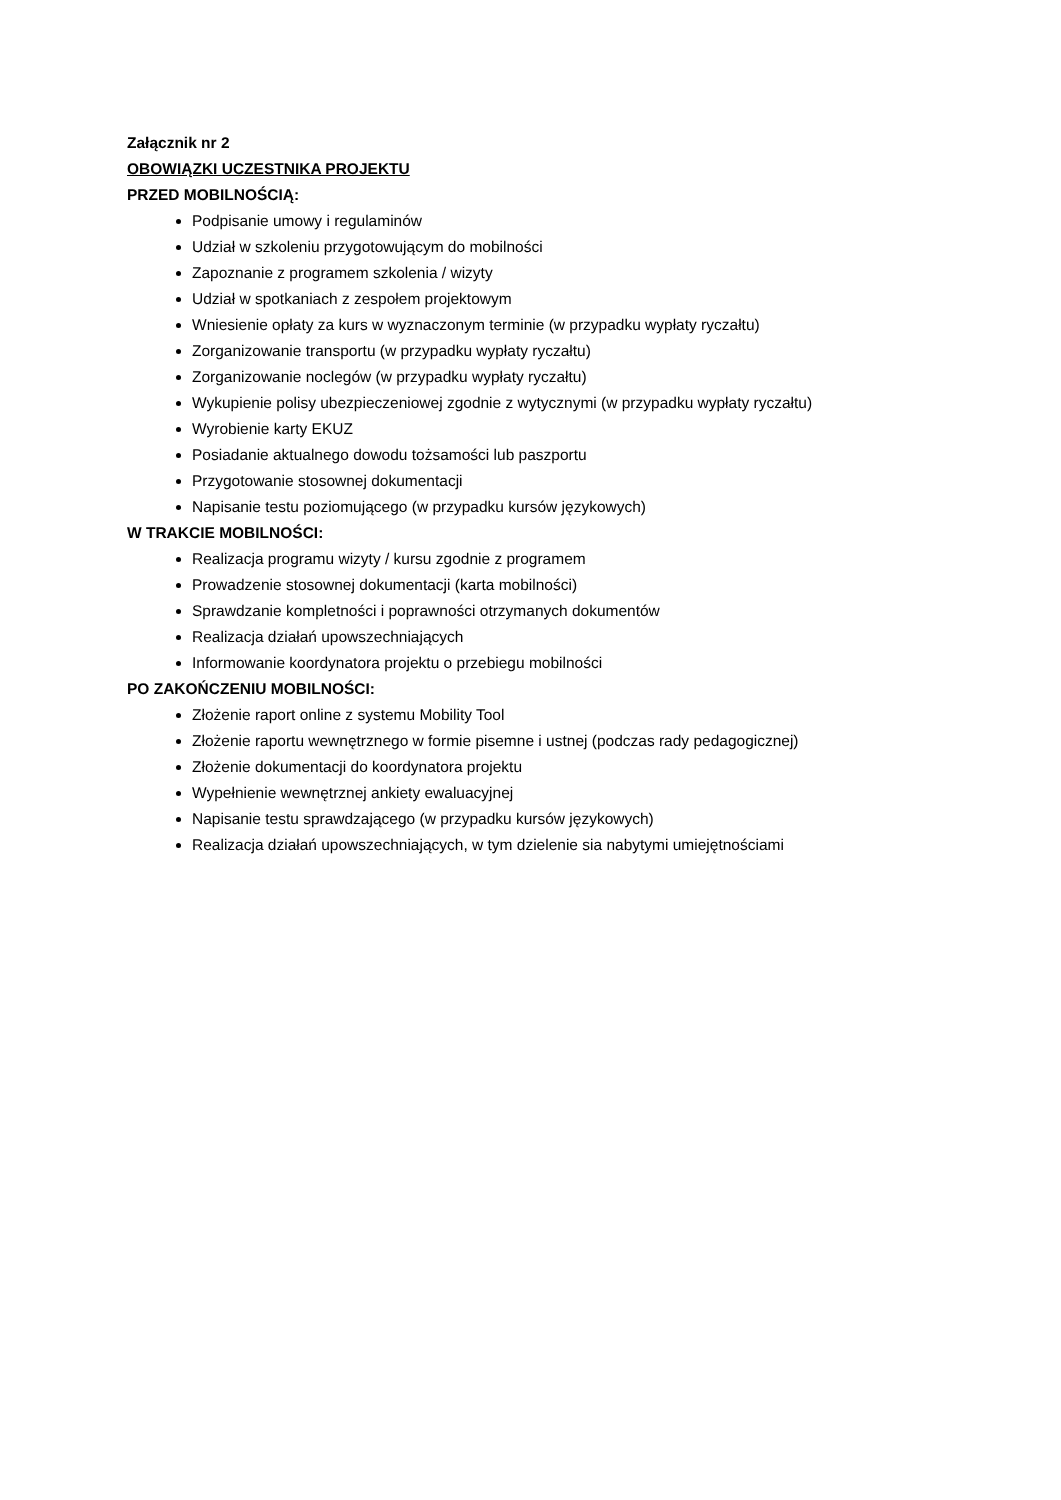Załącznik nr 2
OBOWIĄZKI UCZESTNIKA PROJEKTU
PRZED MOBILNOŚCIĄ:
Podpisanie umowy i regulaminów
Udział w szkoleniu przygotowującym do mobilności
Zapoznanie z programem szkolenia / wizyty
Udział w spotkaniach z zespołem projektowym
Wniesienie opłaty za kurs w wyznaczonym terminie (w przypadku wypłaty ryczałtu)
Zorganizowanie transportu (w przypadku wypłaty ryczałtu)
Zorganizowanie noclegów (w przypadku wypłaty ryczałtu)
Wykupienie polisy ubezpieczeniowej zgodnie z wytycznymi (w przypadku wypłaty ryczałtu)
Wyrobienie karty EKUZ
Posiadanie aktualnego dowodu tożsamości lub paszportu
Przygotowanie stosownej dokumentacji
Napisanie testu poziomującego (w przypadku kursów językowych)
W TRAKCIE MOBILNOŚCI:
Realizacja programu wizyty / kursu zgodnie z programem
Prowadzenie stosownej dokumentacji (karta mobilności)
Sprawdzanie kompletności i poprawności otrzymanych dokumentów
Realizacja działań upowszechniających
Informowanie koordynatora projektu o przebiegu mobilności
PO ZAKOŃCZENIU MOBILNOŚCI:
Złożenie raport online z systemu Mobility Tool
Złożenie raportu wewnętrznego w formie pisemne i ustnej (podczas rady pedagogicznej)
Złożenie dokumentacji do koordynatora projektu
Wypełnienie wewnętrznej ankiety ewaluacyjnej
Napisanie testu sprawdzającego (w przypadku kursów językowych)
Realizacja działań upowszechniających, w tym dzielenie sia nabytymi umiejętnościami